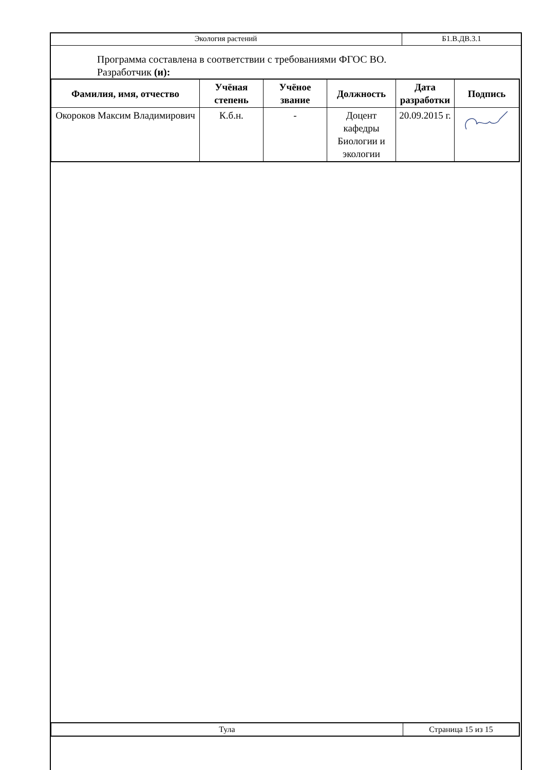| Экология растений | Б1.В.ДВ.3.1 |
Программа составлена в соответствии с требованиями ФГОС ВО.
Разработчик (и):
| Фамилия, имя, отчество | Учёная степень | Учёное звание | Должность | Дата разработки | Подпись |
| --- | --- | --- | --- | --- | --- |
| Окороков Максим Владимирович | К.б.н. | - | Доцент кафедры Биологии и экологии | 20.09.2015 г. | |
| Тула | Страница 15 из 15 |